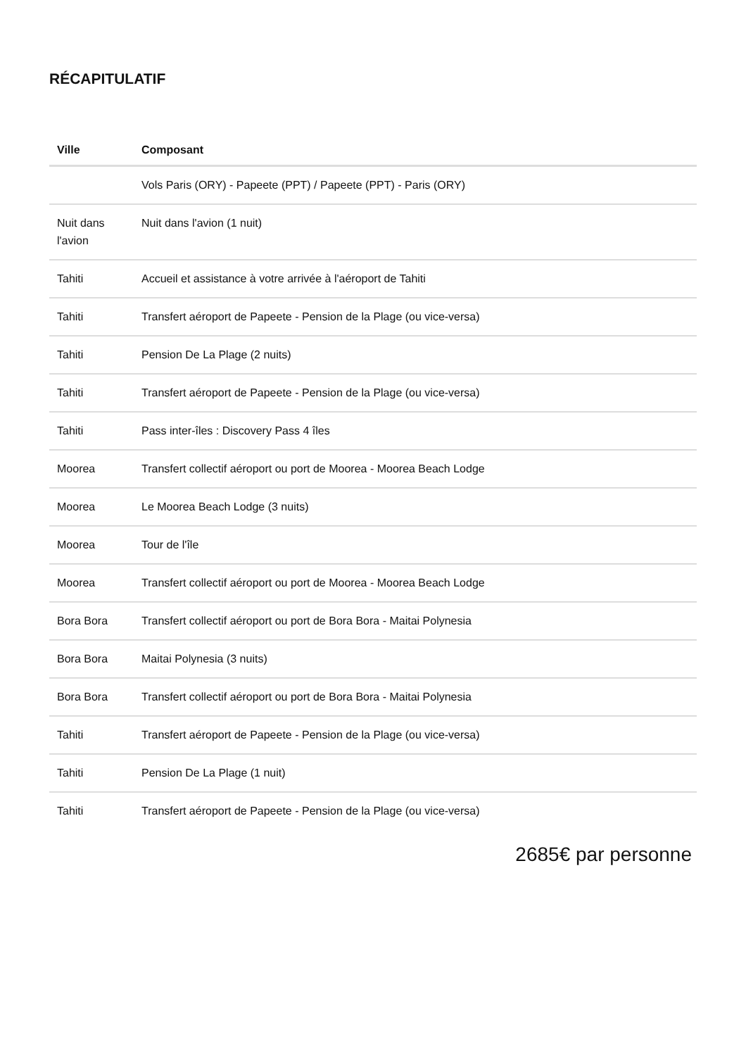RÉCAPITULATIF
| Ville | Composant |
| --- | --- |
| | Vols Paris (ORY) - Papeete (PPT) / Papeete (PPT) - Paris (ORY) |
| Nuit dans l'avion | Nuit dans l'avion (1 nuit) |
| Tahiti | Accueil et assistance à votre arrivée à l'aéroport de Tahiti |
| Tahiti | Transfert aéroport de Papeete - Pension de la Plage (ou vice-versa) |
| Tahiti | Pension De La Plage (2 nuits) |
| Tahiti | Transfert aéroport de Papeete - Pension de la Plage (ou vice-versa) |
| Tahiti | Pass inter-îles : Discovery Pass 4 îles |
| Moorea | Transfert collectif aéroport ou port de Moorea - Moorea Beach Lodge |
| Moorea | Le Moorea Beach Lodge (3 nuits) |
| Moorea | Tour de l'île |
| Moorea | Transfert collectif aéroport ou port de Moorea - Moorea Beach Lodge |
| Bora Bora | Transfert collectif aéroport ou port de Bora Bora - Maitai Polynesia |
| Bora Bora | Maitai Polynesia (3 nuits) |
| Bora Bora | Transfert collectif aéroport ou port de Bora Bora - Maitai Polynesia |
| Tahiti | Transfert aéroport de Papeete - Pension de la Plage (ou vice-versa) |
| Tahiti | Pension De La Plage (1 nuit) |
| Tahiti | Transfert aéroport de Papeete - Pension de la Plage (ou vice-versa) |
2685€ par personne